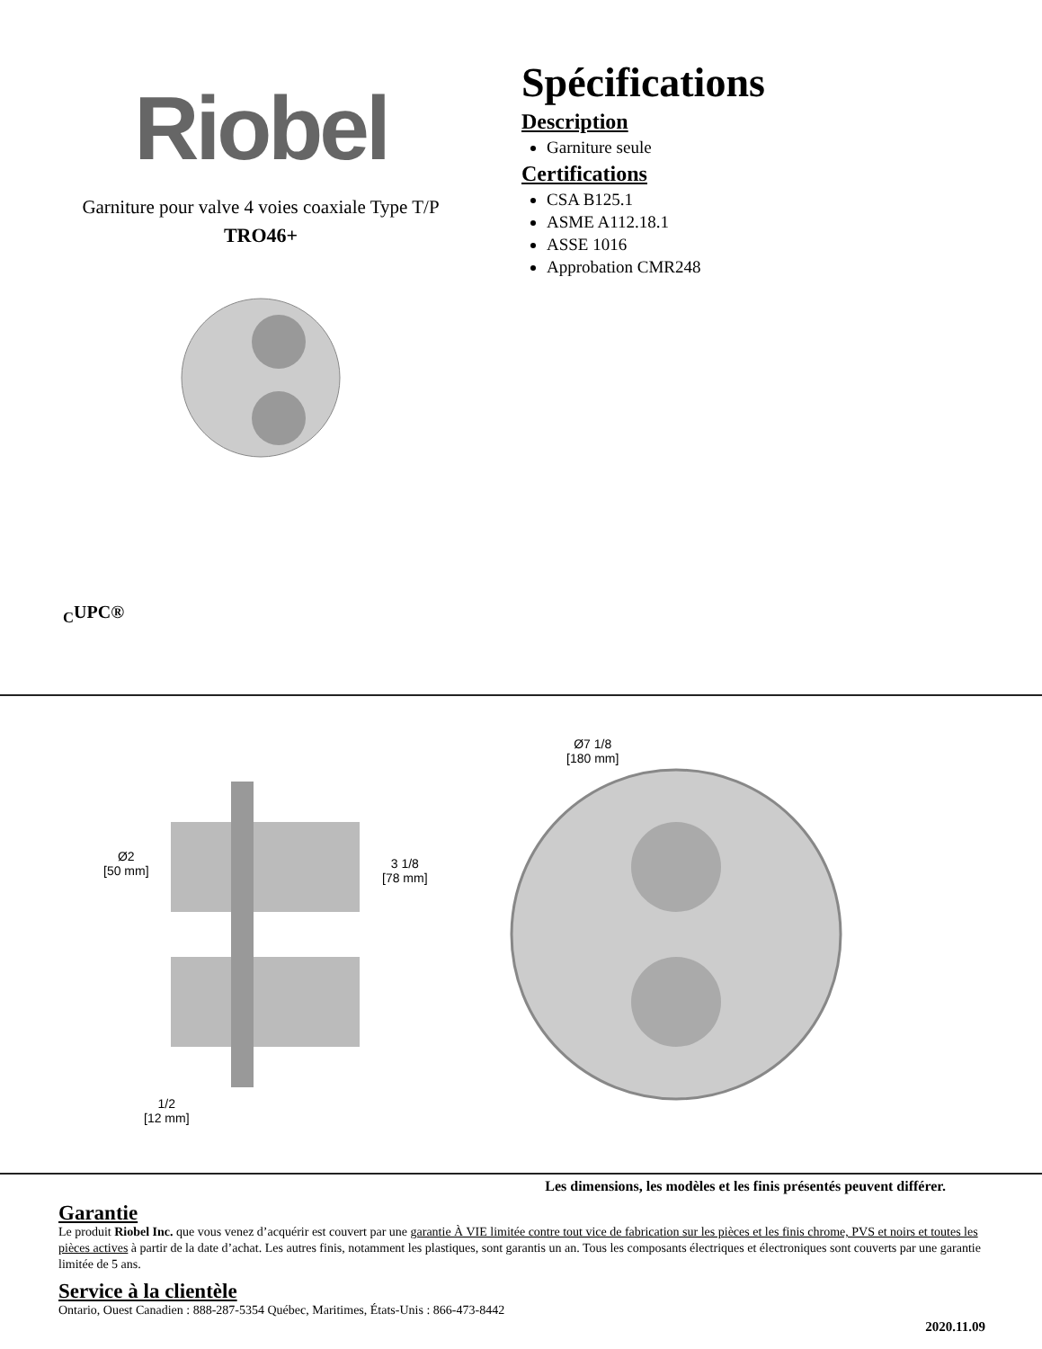Riobel
Garniture pour valve 4 voies coaxiale Type T/P
TRO46+
Spécifications
Description
Garniture seule
Certifications
CSA B125.1
ASME A112.18.1
ASSE 1016
Approbation CMR248
<sub>C</sub>UPC®
Ø7 1/8
[180 mm]
Ø2
[50 mm]
3 1/8
[78 mm]
1/2
[12 mm]
Les dimensions, les modèles et les finis présentés peuvent différer.
Garantie
Le produit Riobel Inc. que vous venez d’acquérir est couvert par une garantie À VIE limitée contre tout vice de fabrication sur les pièces et les finis chrome, PVS et noirs et toutes les pièces actives à partir de la date d’achat. Les autres finis, notamment les plastiques, sont garantis un an. Tous les composants électriques et électroniques sont couverts par une garantie limitée de 5 ans.
Service à la clientèle
Ontario, Ouest Canadien : 888-287-5354 Québec, Maritimes, États-Unis : 866-473-8442
2020.11.09